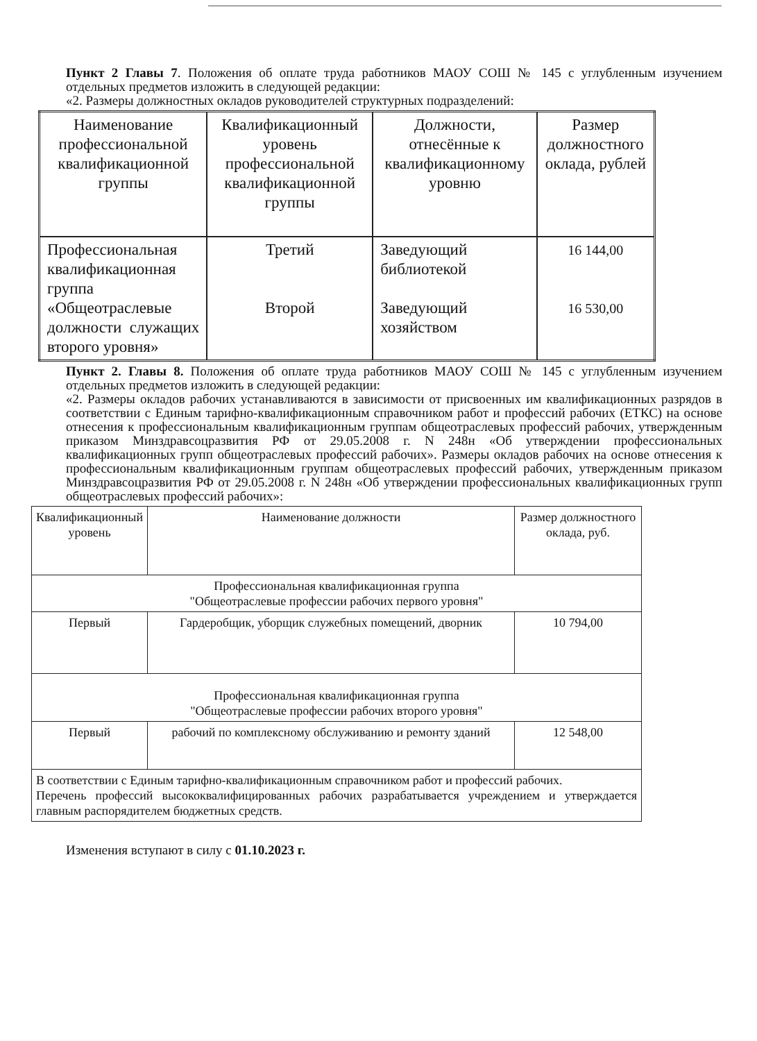Пункт 2 Главы 7. Положения об оплате труда работников МАОУ СОШ № 145 с углубленным изучением отдельных предметов изложить в следующей редакции:
«2. Размеры должностных окладов руководителей структурных подразделений:
| Наименование профессиональной квалификационной группы | Квалификационный уровень профессиональной квалификационной группы | Должности, отнесённые к квалификационному уровню | Размер должностного оклада, рублей |
| Профессиональная квалификационная группа «Общеотраслевые должности служащих второго уровня» | Третий Второй | Заведующий библиотекой Заведующий хозяйством | 16 144,00 16 530,00 |
Пункт 2. Главы 8. Положения об оплате труда работников МАОУ СОШ № 145 с углубленным изучением отдельных предметов изложить в следующей редакции:
«2. Размеры окладов рабочих устанавливаются в зависимости от присвоенных им квалификационных разрядов в соответствии с Единым тарифно-квалификационным справочником работ и профессий рабочих (ЕТКС) на основе отнесения к профессиональным квалификационным группам общеотраслевых профессий рабочих, утвержденным приказом Минздравсоцразвития РФ от 29.05.2008 г. N 248н «Об утверждении профессиональных квалификационных групп общеотраслевых профессий рабочих». Размеры окладов рабочих на основе отнесения к профессиональным квалификационным группам общеотраслевых профессий рабочих, утвержденным приказом Минздравсоцразвития РФ от 29.05.2008 г. N 248н «Об утверждении профессиональных квалификационных групп общеотраслевых профессий рабочих»:
| Квалификационный уровень | Наименование должности | Размер должностного оклада, руб. |
| Профессиональная квалификационная группа "Общеотраслевые профессии рабочих первого уровня" | | |
| Первый | Гардеробщик, уборщик служебных помещений, дворник | 10 794,00 |
| Профессиональная квалификационная группа "Общеотраслевые профессии рабочих второго уровня" | | |
| Первый | рабочий по комплексному обслуживанию и ремонту зданий | 12 548,00 |
| В соответствии с Единым тарифно-квалификационным справочником работ и профессий рабочих. Перечень профессий высококвалифицированных рабочих разрабатывается учреждением и утверждается главным распорядителем бюджетных средств. | | |
Изменения вступают в силу с 01.10.2023 г.